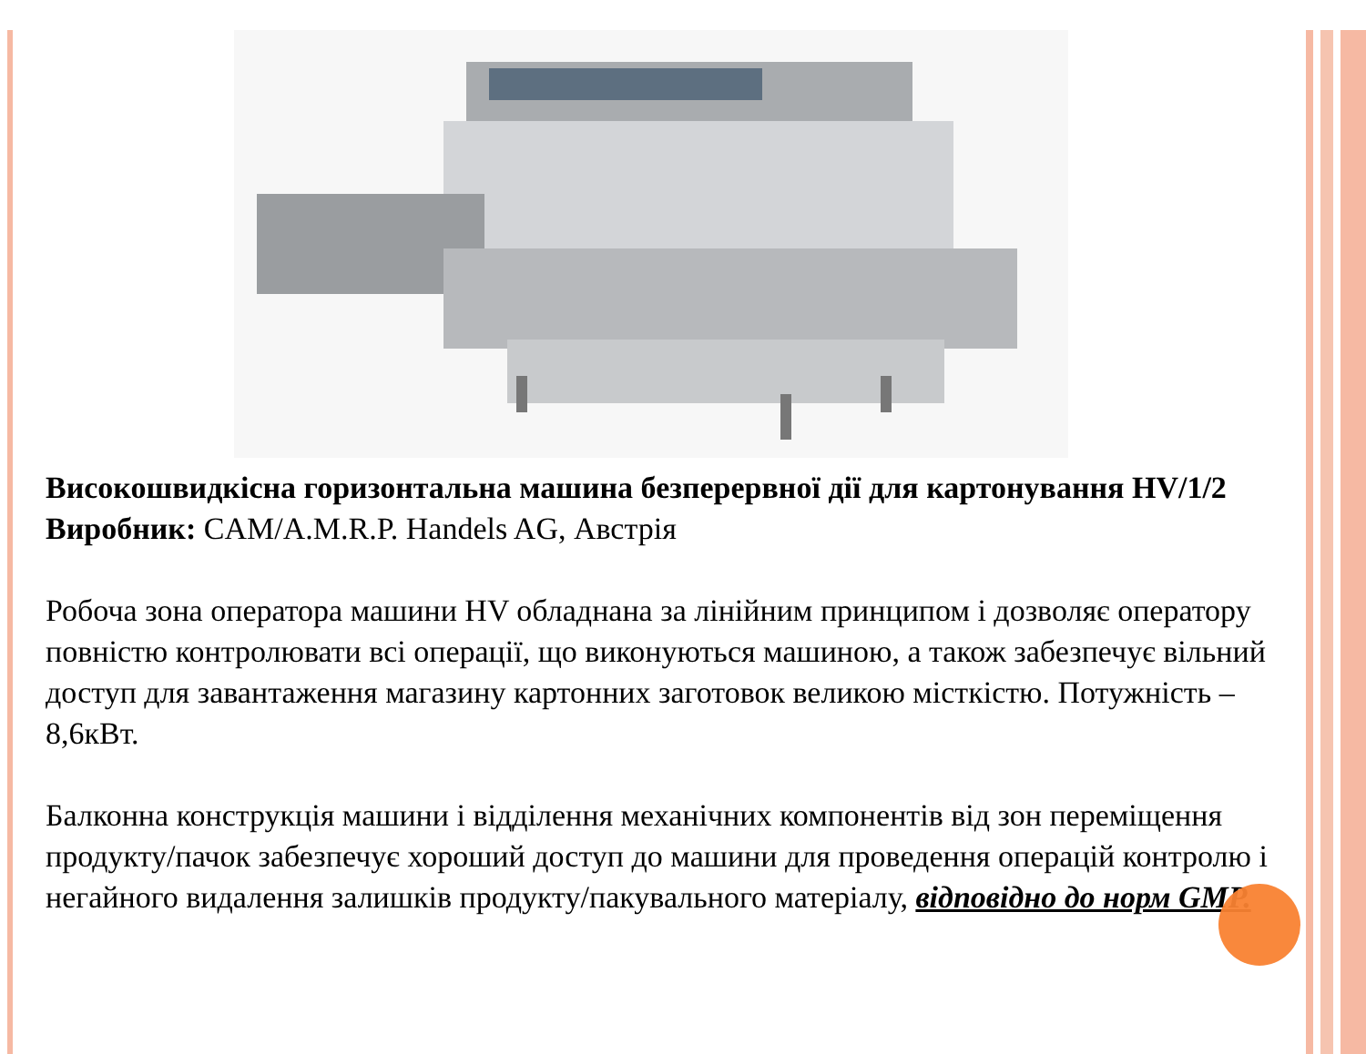Високошвидкісна горизонтальна машина безперервної дії для картонування HV/1/2
Виробник: CAM/A.M.R.P. Handels AG, Австрія
Робоча зона оператора машини HV обладнана за лінійним принципом і дозволяє оператору повністю контролювати всі операції, що виконуються машиною, а також забезпечує вільний доступ для завантаження магазину картонних заготовок великою місткістю. Потужність – 8,6кВт.
Балконна конструкція машини і відділення механічних компонентів від зон переміщення продукту/пачок забезпечує хороший доступ до машини для проведення операцій контролю і негайного видалення залишків продукту/пакувального матеріалу, відповідно до норм GMP.